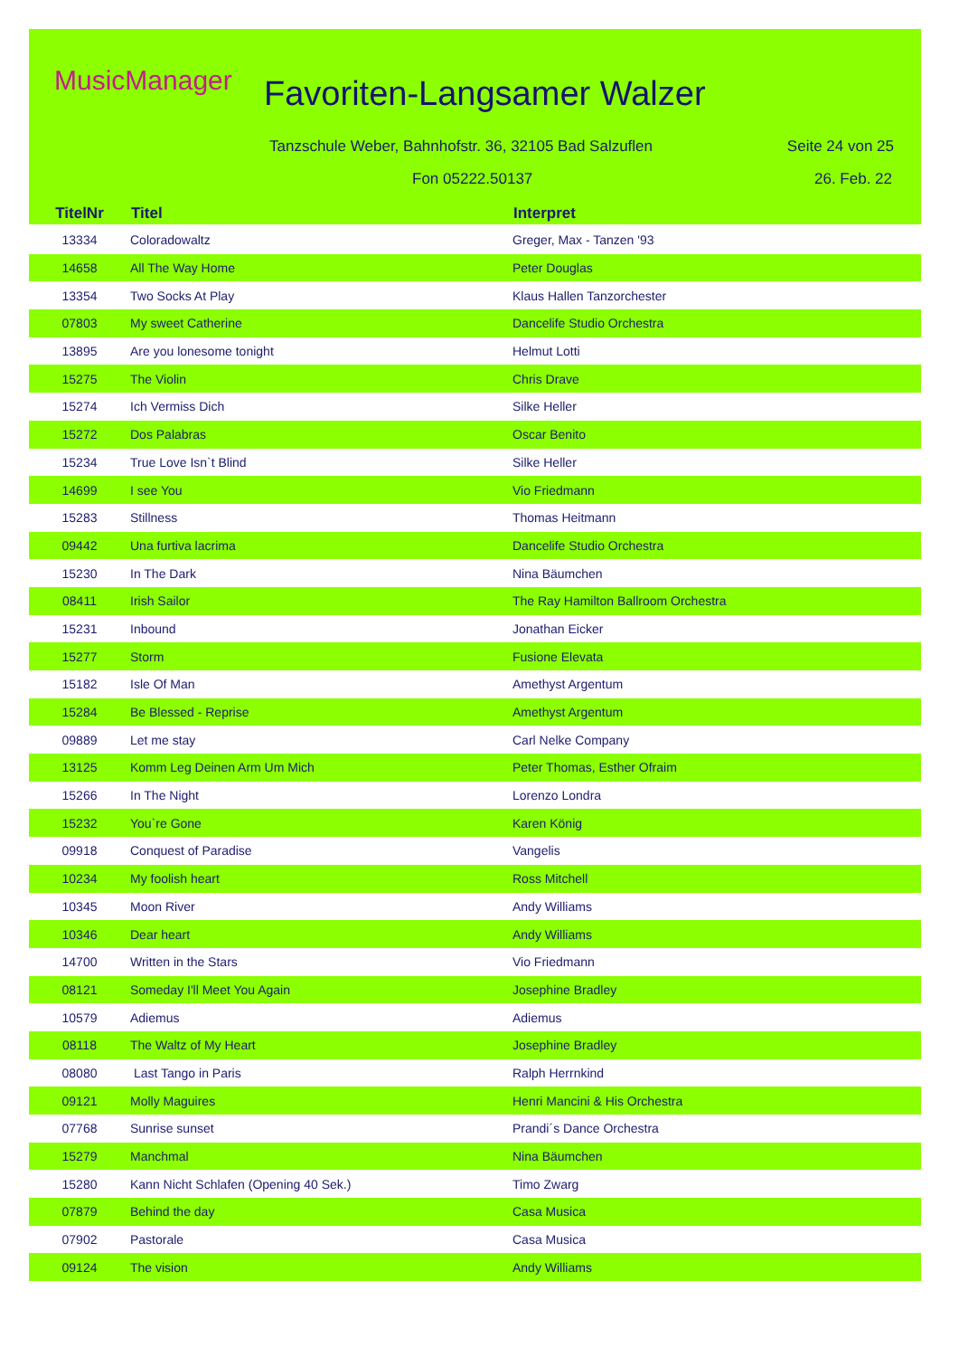MusicManager Favoriten-Langsamer Walzer
Tanzschule Weber, Bahnhofstr. 36, 32105 Bad Salzuflen
Seite 24 von 25
Fon 05222.50137 26. Feb. 22
| TitelNr | Titel | Interpret |
| --- | --- | --- |
| 13334 | Coloradowaltz | Greger, Max - Tanzen '93 |
| 14658 | All The Way Home | Peter Douglas |
| 13354 | Two Socks At Play | Klaus Hallen Tanzorchester |
| 07803 | My sweet Catherine | Dancelife Studio Orchestra |
| 13895 | Are you lonesome tonight | Helmut Lotti |
| 15275 | The Violin | Chris Drave |
| 15274 | Ich Vermiss Dich | Silke Heller |
| 15272 | Dos Palabras | Oscar Benito |
| 15234 | True Love Isn`t Blind | Silke Heller |
| 14699 | I see You | Vio Friedmann |
| 15283 | Stillness | Thomas Heitmann |
| 09442 | Una furtiva lacrima | Dancelife Studio Orchestra |
| 15230 | In The Dark | Nina Bäumchen |
| 08411 | Irish Sailor | The Ray Hamilton Ballroom Orchestra |
| 15231 | Inbound | Jonathan Eicker |
| 15277 | Storm | Fusione Elevata |
| 15182 | Isle Of Man | Amethyst Argentum |
| 15284 | Be Blessed - Reprise | Amethyst Argentum |
| 09889 | Let me stay | Carl Nelke Company |
| 13125 | Komm Leg Deinen Arm Um Mich | Peter Thomas, Esther Ofraim |
| 15266 | In The Night | Lorenzo Londra |
| 15232 | You`re Gone | Karen König |
| 09918 | Conquest of Paradise | Vangelis |
| 10234 | My foolish heart | Ross Mitchell |
| 10345 | Moon River | Andy Williams |
| 10346 | Dear heart | Andy Williams |
| 14700 | Written in the Stars | Vio Friedmann |
| 08121 | Someday I'll Meet You Again | Josephine Bradley |
| 10579 | Adiemus | Adiemus |
| 08118 | The Waltz of My Heart | Josephine Bradley |
| 08080 | Last Tango in Paris | Ralph Herrnkind |
| 09121 | Molly Maguires | Henri Mancini & His Orchestra |
| 07768 | Sunrise sunset | Prandi´s Dance Orchestra |
| 15279 | Manchmal | Nina Bäumchen |
| 15280 | Kann Nicht Schlafen (Opening 40 Sek.) | Timo Zwarg |
| 07879 | Behind the day | Casa Musica |
| 07902 | Pastorale | Casa Musica |
| 09124 | The vision | Andy Williams |